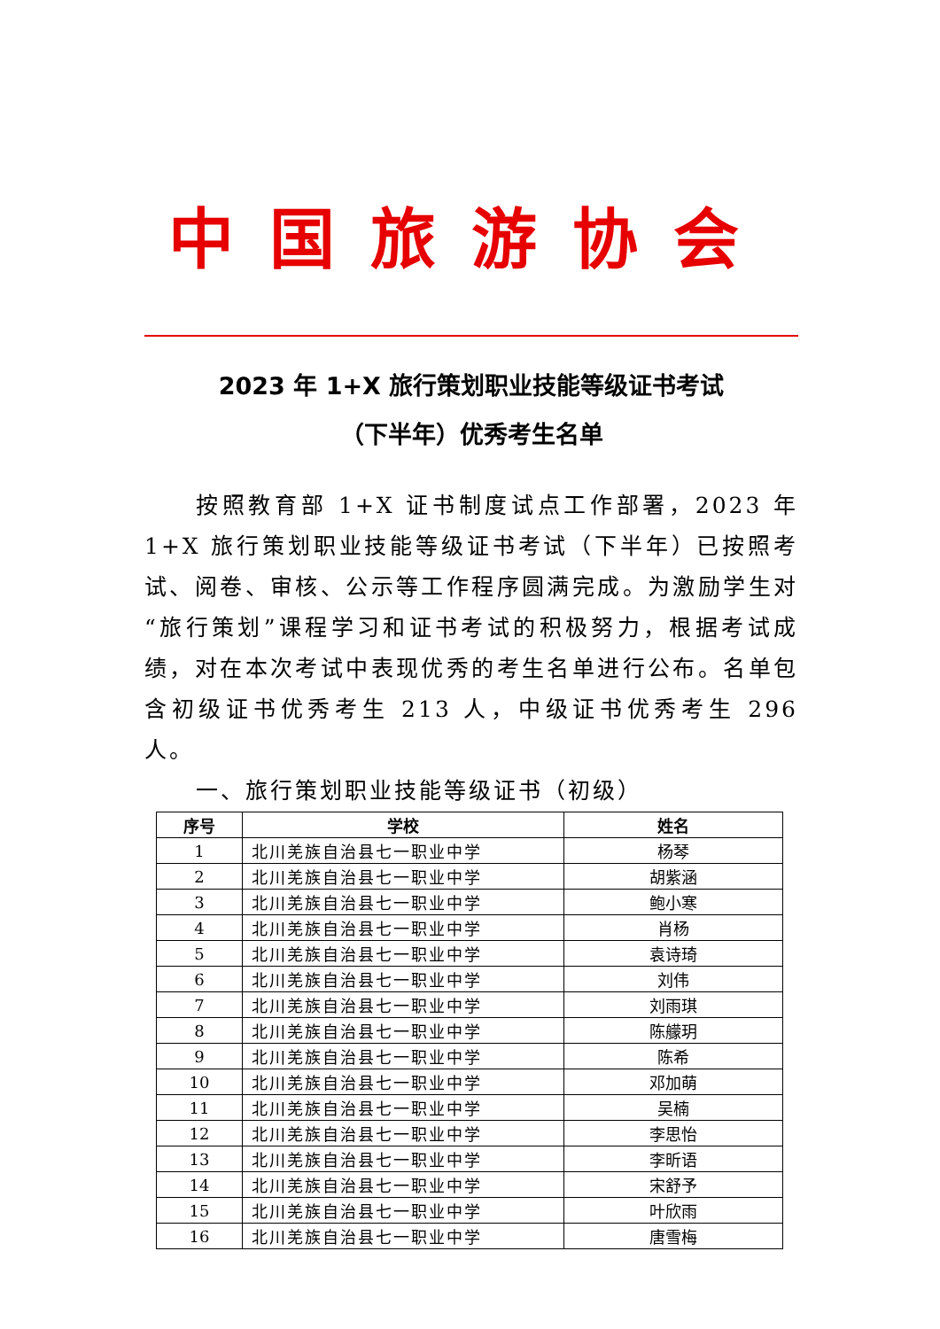中国旅游协会
2023 年 1+X 旅行策划职业技能等级证书考试
（下半年）优秀考生名单
按照教育部 1+X 证书制度试点工作部署，2023 年 1+X 旅行策划职业技能等级证书考试（下半年）已按照考试、阅卷、审核、公示等工作程序圆满完成。为激励学生对“旅行策划”课程学习和证书考试的积极努力，根据考试成绩，对在本次考试中表现优秀的考生名单进行公布。名单包含初级证书优秀考生 213 人，中级证书优秀考生 296 人。
一、旅行策划职业技能等级证书（初级）
| 序号 | 学校 | 姓名 |
| --- | --- | --- |
| 1 | 北川羌族自治县七一职业中学 | 杨琴 |
| 2 | 北川羌族自治县七一职业中学 | 胡紫涵 |
| 3 | 北川羌族自治县七一职业中学 | 鲍小寒 |
| 4 | 北川羌族自治县七一职业中学 | 肖杨 |
| 5 | 北川羌族自治县七一职业中学 | 袁诗琦 |
| 6 | 北川羌族自治县七一职业中学 | 刘伟 |
| 7 | 北川羌族自治县七一职业中学 | 刘雨琪 |
| 8 | 北川羌族自治县七一职业中学 | 陈艨玥 |
| 9 | 北川羌族自治县七一职业中学 | 陈希 |
| 10 | 北川羌族自治县七一职业中学 | 邓加萌 |
| 11 | 北川羌族自治县七一职业中学 | 吴楠 |
| 12 | 北川羌族自治县七一职业中学 | 李思怡 |
| 13 | 北川羌族自治县七一职业中学 | 李昕语 |
| 14 | 北川羌族自治县七一职业中学 | 宋舒予 |
| 15 | 北川羌族自治县七一职业中学 | 叶欣雨 |
| 16 | 北川羌族自治县七一职业中学 | 唐雪梅 |